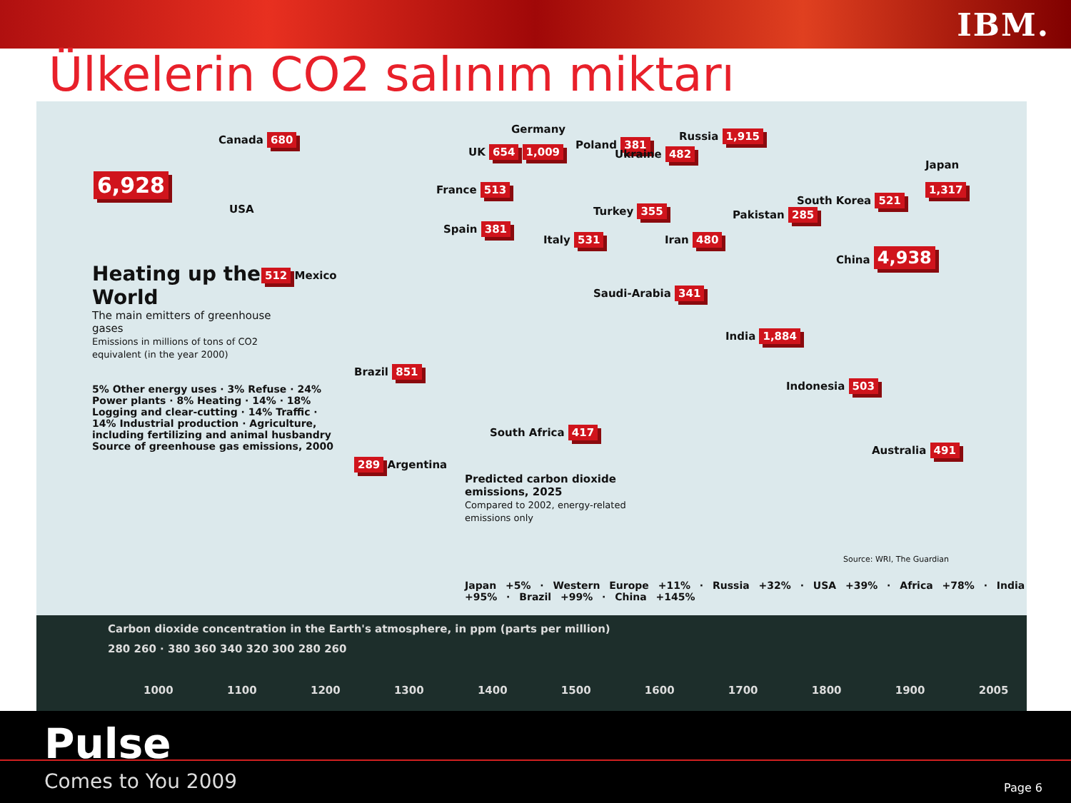IBM.
Ülkelerin CO2 salınım miktarı
6,928
USA
Canada 680
512 Mexico
Brazil 851
289 Argentina
Germany
UK 654 1,009
Poland 381
Ukraine 482
France 513
Spain 381
Italy 531
Turkey 355
Iran 480
Pakistan 285
Saudi-Arabia 341
Russia 1,915
Japan
1,317
South Korea 521
China 4,938
India 1,884
Indonesia 503
South Africa 417
Australia 491
Heating up the World
The main emitters of greenhouse gases
Emissions in millions of tons of CO2 equivalent (in the year 2000)
5% Other energy uses · 3% Refuse · 24% Power plants · 8% Heating · 14% · 18% Logging and clear-cutting · 14% Traffic · 14% Industrial production · Agriculture, including fertilizing and animal husbandry
Source of greenhouse gas emissions, 2000
Predicted carbon dioxide emissions, 2025
Compared to 2002, energy-related emissions only
Japan +5% · Western Europe +11% · Russia +32% · USA +39% · Africa +78% · India +95% · Brazil +99% · China +145%
Source: WRI, The Guardian
Carbon dioxide concentration in the Earth's atmosphere, in ppm (parts per million)
280 260 · 380 360 340 320 300 280 260
1000 1100 1200 1300 1400 1500 1600 1700 1800 1900 2005
Pulse
Comes to You 2009 Page 6